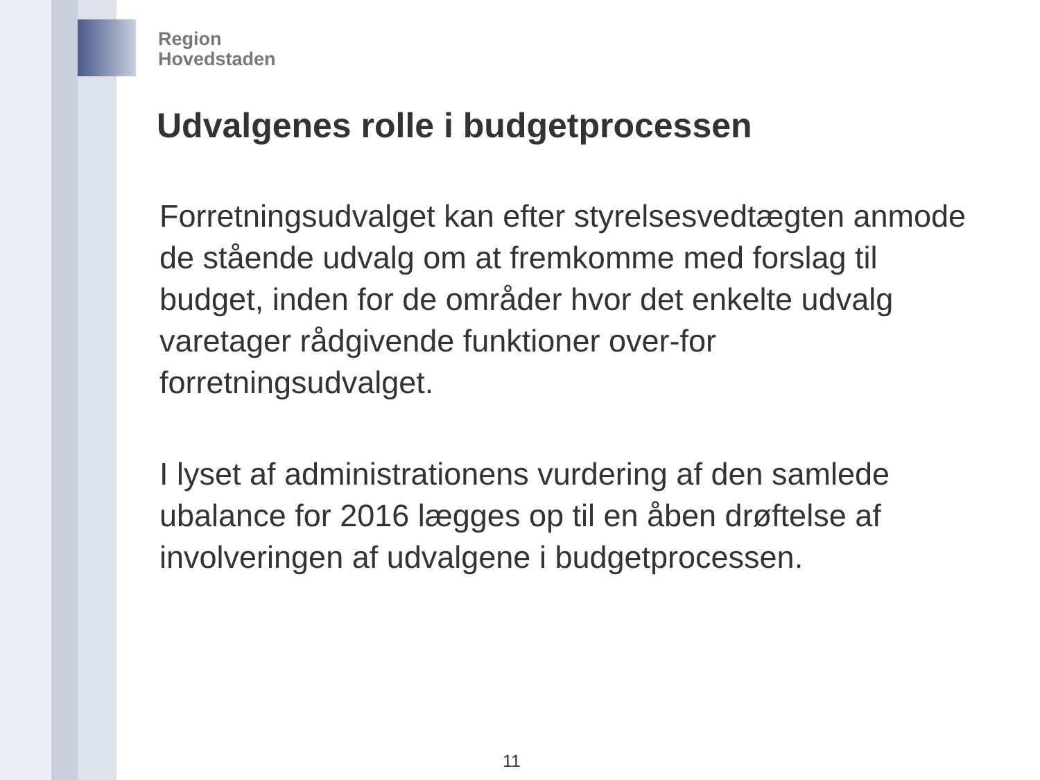Region
Hovedstaden
Udvalgenes rolle i budgetprocessen
Forretningsudvalget kan efter styrelsesvedtægten anmode de stående udvalg om at fremkomme med forslag til budget, inden for de områder hvor det enkelte udvalg varetager rådgivende funktioner over-for forretningsudvalget.
I lyset af administrationens vurdering af den samlede ubalance for 2016 lægges op til en åben drøftelse af involveringen af udvalgene i budgetprocessen.
11